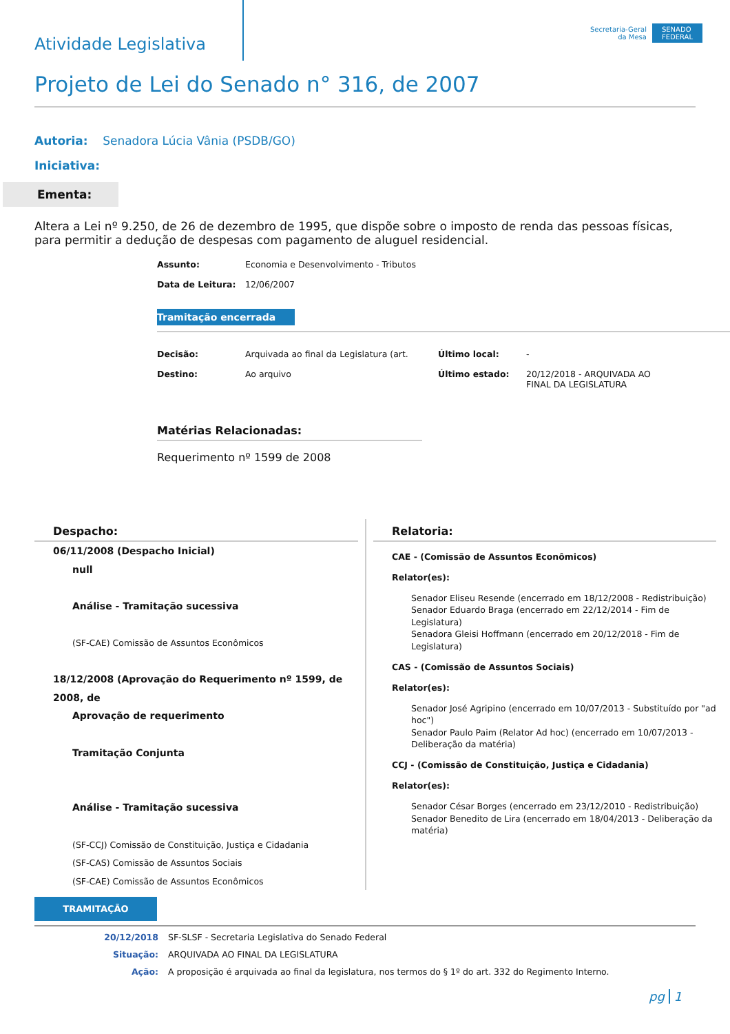Atividade Legislativa
Secretaria-Geral
da Mesa
SENADO
FEDERAL
Projeto de Lei do Senado n° 316, de 2007
Autoria: Senadora Lúcia Vânia (PSDB/GO)
Iniciativa:
Ementa:
Altera a Lei nº 9.250, de 26 de dezembro de 1995, que dispõe sobre o imposto de renda das pessoas físicas, para permitir a dedução de despesas com pagamento de aluguel residencial.
Assunto: Economia e Desenvolvimento - Tributos Data de Leitura: 12/06/2007
Tramitação encerrada
Decisão: Arquivada ao final da Legislatura (art. Último local: - Destino: Ao arquivo Último estado: 20/12/2018 - ARQUIVADA AO FINAL DA LEGISLATURA
Matérias Relacionadas:
Requerimento nº 1599 de 2008
Despacho:
06/11/2008 (Despacho Inicial)
null
Análise - Tramitação sucessiva
(SF-CAE) Comissão de Assuntos Econômicos
18/12/2008 (Aprovação do Requerimento nº 1599, de 2008, de
Aprovação de requerimento
Tramitação Conjunta
Análise - Tramitação sucessiva
(SF-CCJ) Comissão de Constituição, Justiça e Cidadania
(SF-CAS) Comissão de Assuntos Sociais
(SF-CAE) Comissão de Assuntos Econômicos
Relatoria:
CAE - (Comissão de Assuntos Econômicos)
Relator(es):
Senador Eliseu Resende (encerrado em 18/12/2008 - Redistribuição)
Senador Eduardo Braga (encerrado em 22/12/2014 - Fim de Legislatura)
Senadora Gleisi Hoffmann (encerrado em 20/12/2018 - Fim de Legislatura)
CAS - (Comissão de Assuntos Sociais)
Relator(es):
Senador José Agripino (encerrado em 10/07/2013 - Substituído por "ad hoc")
Senador Paulo Paim (Relator Ad hoc) (encerrado em 10/07/2013 - Deliberação da matéria)
CCJ - (Comissão de Constituição, Justiça e Cidadania)
Relator(es):
Senador César Borges (encerrado em 23/12/2010 - Redistribuição)
Senador Benedito de Lira (encerrado em 18/04/2013 - Deliberação da matéria)
TRAMITAÇÃO
20/12/2018 SF-SLSF - Secretaria Legislativa do Senado Federal Situação: ARQUIVADA AO FINAL DA LEGISLATURA Ação: A proposição é arquivada ao final da legislatura, nos termos do § 1º do art. 332 do Regimento Interno.
pg 1